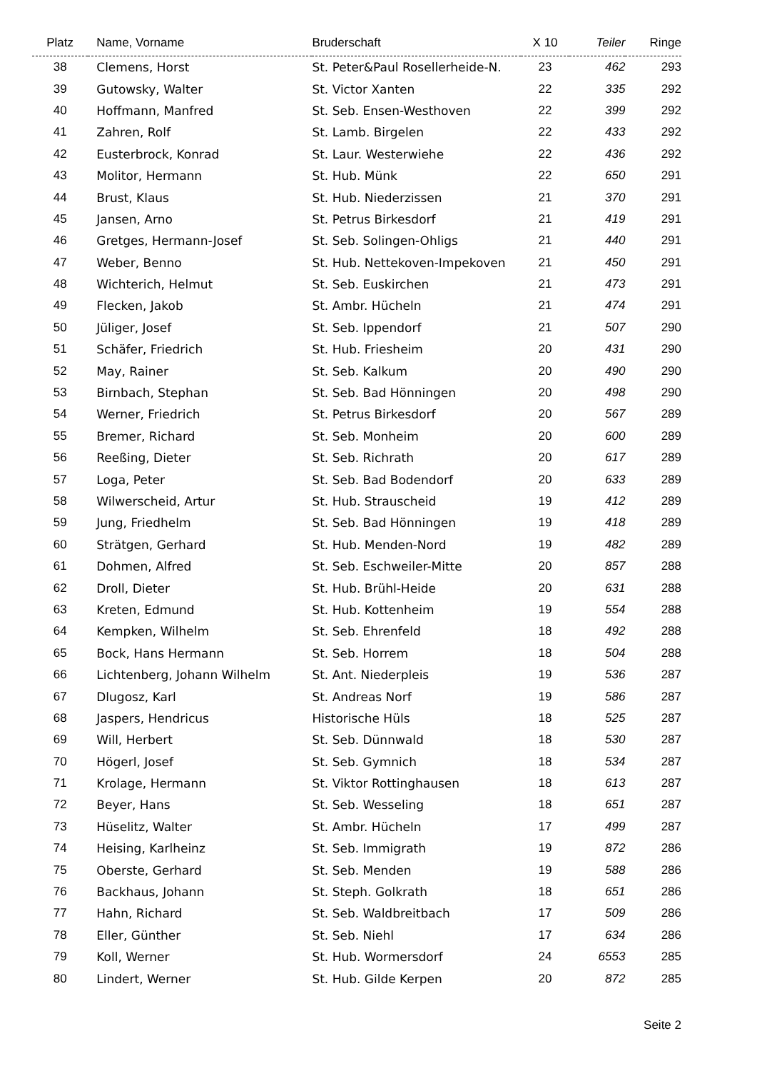| Platz | Name, Vorname | Bruderschaft | X 10 | Teiler | Ringe |
| --- | --- | --- | --- | --- | --- |
| 38 | Clemens, Horst | St. Peter&Paul Rosellerheide-N. | 23 | 462 | 293 |
| 39 | Gutowsky, Walter | St. Victor Xanten | 22 | 335 | 292 |
| 40 | Hoffmann, Manfred | St. Seb. Ensen-Westhoven | 22 | 399 | 292 |
| 41 | Zahren, Rolf | St. Lamb. Birgelen | 22 | 433 | 292 |
| 42 | Eusterbrock, Konrad | St. Laur. Westerwiehe | 22 | 436 | 292 |
| 43 | Molitor, Hermann | St. Hub. Münk | 22 | 650 | 291 |
| 44 | Brust, Klaus | St. Hub. Niederzissen | 21 | 370 | 291 |
| 45 | Jansen, Arno | St. Petrus Birkesdorf | 21 | 419 | 291 |
| 46 | Gretges, Hermann-Josef | St. Seb. Solingen-Ohligs | 21 | 440 | 291 |
| 47 | Weber, Benno | St. Hub. Nettekoven-Impekoven | 21 | 450 | 291 |
| 48 | Wichterich, Helmut | St. Seb. Euskirchen | 21 | 473 | 291 |
| 49 | Flecken, Jakob | St. Ambr. Hücheln | 21 | 474 | 291 |
| 50 | Jüliger, Josef | St. Seb. Ippendorf | 21 | 507 | 290 |
| 51 | Schäfer, Friedrich | St. Hub. Friesheim | 20 | 431 | 290 |
| 52 | May, Rainer | St. Seb. Kalkum | 20 | 490 | 290 |
| 53 | Birnbach, Stephan | St. Seb. Bad Hönningen | 20 | 498 | 290 |
| 54 | Werner, Friedrich | St. Petrus Birkesdorf | 20 | 567 | 289 |
| 55 | Bremer, Richard | St. Seb. Monheim | 20 | 600 | 289 |
| 56 | Reeßing, Dieter | St. Seb. Richrath | 20 | 617 | 289 |
| 57 | Loga, Peter | St. Seb. Bad Bodendorf | 20 | 633 | 289 |
| 58 | Wilwerscheid, Artur | St. Hub. Strauscheid | 19 | 412 | 289 |
| 59 | Jung, Friedhelm | St. Seb. Bad Hönningen | 19 | 418 | 289 |
| 60 | Strätgen, Gerhard | St. Hub. Menden-Nord | 19 | 482 | 289 |
| 61 | Dohmen, Alfred | St. Seb. Eschweiler-Mitte | 20 | 857 | 288 |
| 62 | Droll, Dieter | St. Hub. Brühl-Heide | 20 | 631 | 288 |
| 63 | Kreten, Edmund | St. Hub. Kottenheim | 19 | 554 | 288 |
| 64 | Kempken, Wilhelm | St. Seb. Ehrenfeld | 18 | 492 | 288 |
| 65 | Bock, Hans Hermann | St. Seb. Horrem | 18 | 504 | 288 |
| 66 | Lichtenberg, Johann Wilhelm | St. Ant. Niederpleis | 19 | 536 | 287 |
| 67 | Dlugosz, Karl | St. Andreas Norf | 19 | 586 | 287 |
| 68 | Jaspers, Hendricus | Historische Hüls | 18 | 525 | 287 |
| 69 | Will, Herbert | St. Seb. Dünnwald | 18 | 530 | 287 |
| 70 | Högerl, Josef | St. Seb. Gymnich | 18 | 534 | 287 |
| 71 | Krolage, Hermann | St. Viktor Rottinghausen | 18 | 613 | 287 |
| 72 | Beyer, Hans | St. Seb. Wesseling | 18 | 651 | 287 |
| 73 | Hüselitz, Walter | St. Ambr. Hücheln | 17 | 499 | 287 |
| 74 | Heising, Karlheinz | St. Seb. Immigrath | 19 | 872 | 286 |
| 75 | Oberste, Gerhard | St. Seb. Menden | 19 | 588 | 286 |
| 76 | Backhaus, Johann | St. Steph. Golkrath | 18 | 651 | 286 |
| 77 | Hahn, Richard | St. Seb. Waldbreitbach | 17 | 509 | 286 |
| 78 | Eller, Günther | St. Seb. Niehl | 17 | 634 | 286 |
| 79 | Koll, Werner | St. Hub. Wormersdorf | 24 | 6553 | 285 |
| 80 | Lindert, Werner | St. Hub. Gilde Kerpen | 20 | 872 | 285 |
Seite 2